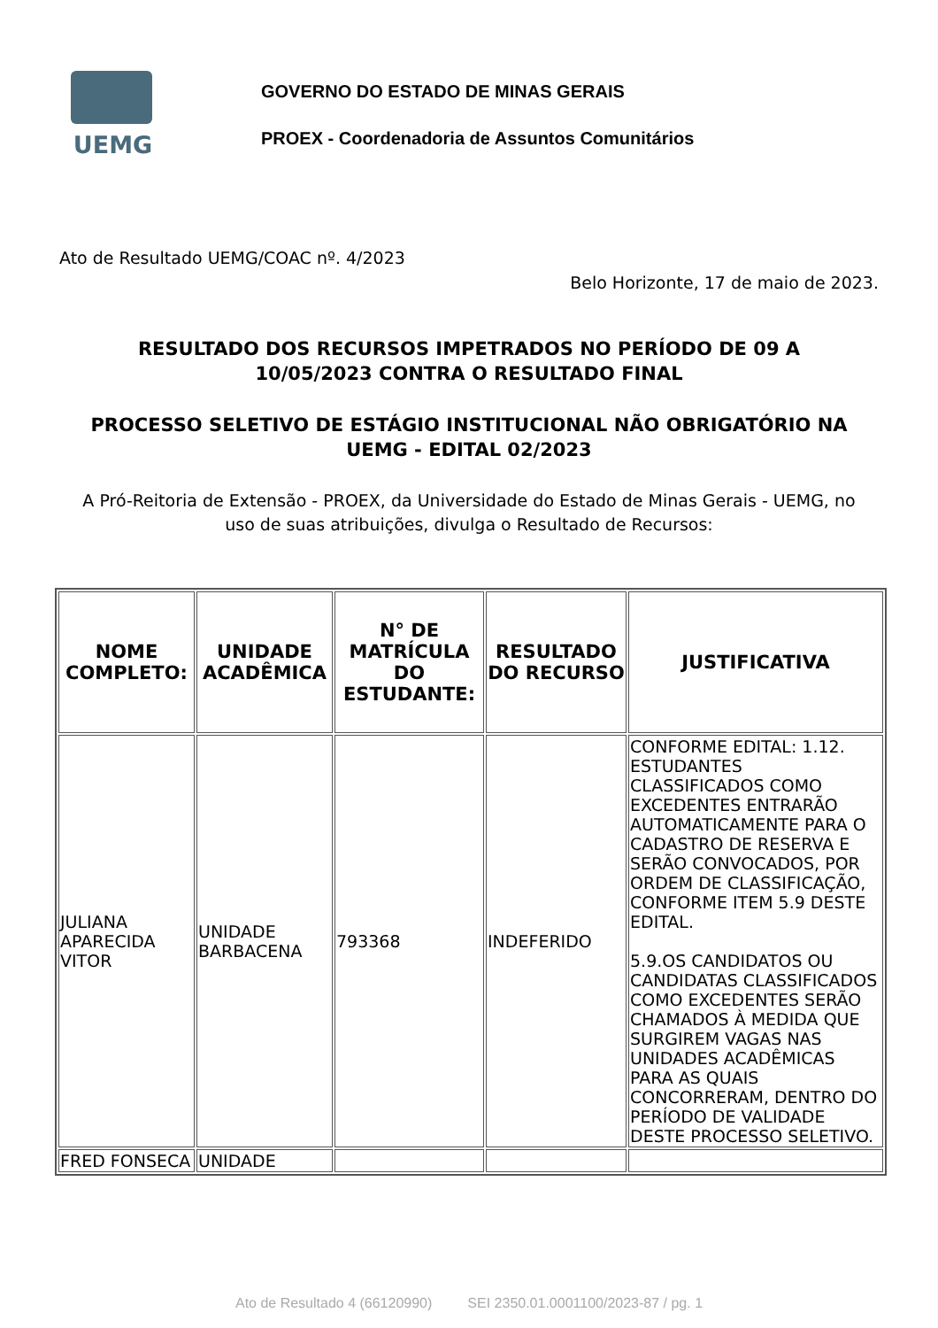UEMG
GOVERNO DO ESTADO DE MINAS GERAIS
PROEX - Coordenadoria de Assuntos Comunitários
Ato de Resultado UEMG/COAC nº. 4/2023
Belo Horizonte, 17 de maio de 2023.
RESULTADO DOS RECURSOS IMPETRADOS NO PERÍODO DE 09 A 10/05/2023 CONTRA O RESULTADO FINAL
PROCESSO SELETIVO DE ESTÁGIO INSTITUCIONAL NÃO OBRIGATÓRIO NA UEMG - EDITAL 02/2023
A Pró-Reitoria de Extensão - PROEX, da Universidade do Estado de Minas Gerais - UEMG, no uso de suas atribuições, divulga o Resultado de Recursos:
| NOME COMPLETO: | UNIDADE ACADÊMICA | N° DE MATRÍCULA DO ESTUDANTE: | RESULTADO DO RECURSO | JUSTIFICATIVA |
| --- | --- | --- | --- | --- |
| JULIANA APARECIDA VITOR | UNIDADE BARBACENA | 793368 | INDEFERIDO | CONFORME EDITAL: 1.12. ESTUDANTES CLASSIFICADOS COMO EXCEDENTES ENTRARÃO AUTOMATICAMENTE PARA O CADASTRO DE RESERVA E SERÃO CONVOCADOS, POR ORDEM DE CLASSIFICAÇÃO, CONFORME ITEM 5.9 DESTE EDITAL. 5.9.OS CANDIDATOS OU CANDIDATAS CLASSIFICADOS COMO EXCEDENTES SERÃO CHAMADOS À MEDIDA QUE SURGIREM VAGAS NAS UNIDADES ACADÊMICAS PARA AS QUAIS CONCORRERAM, DENTRO DO PERÍODO DE VALIDADE DESTE PROCESSO SELETIVO. |
| FRED FONSECA | UNIDADE | | | |
Ato de Resultado 4 (66120990) SEI 2350.01.0001100/2023-87 / pg. 1